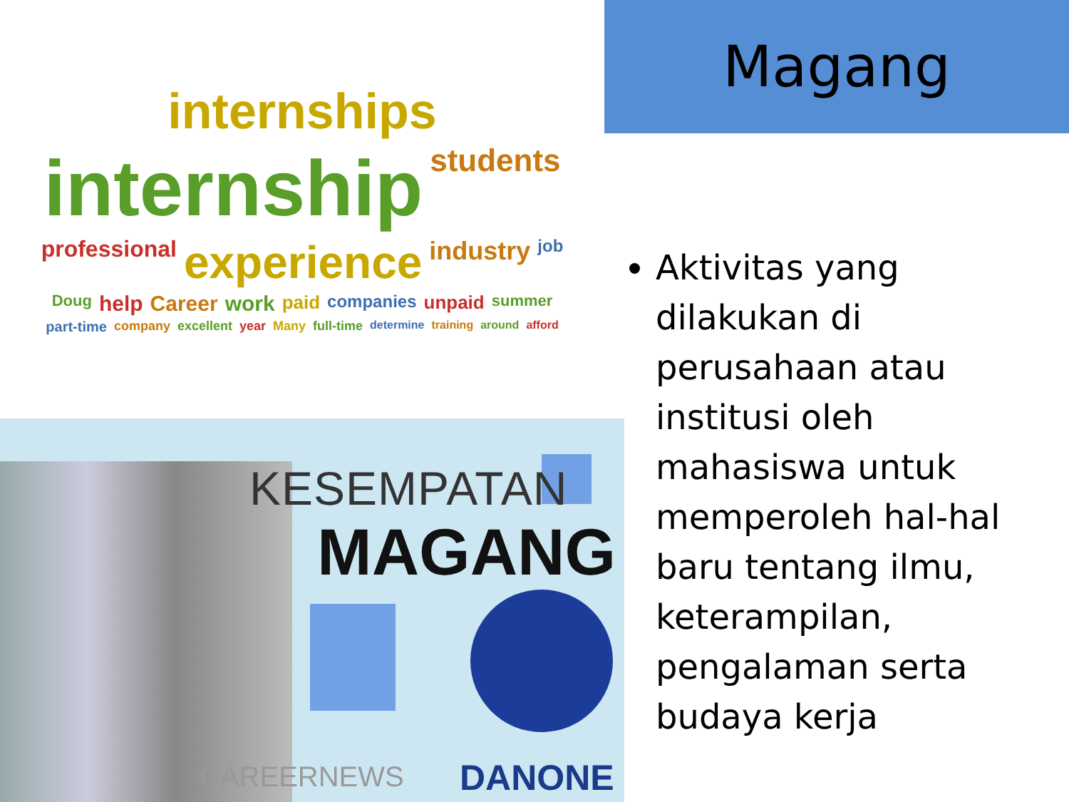internships internship students professional experience industry job Doug help Career work paid companies unpaid summer part-time company excellent year Many full-time determine training around afford
KESEMPATAN
MAGANG
CAREERNEWS DANONE
Magang
Aktivitas yang dilakukan di perusahaan atau institusi oleh mahasiswa untuk memperoleh hal-hal baru tentang ilmu, keterampilan, pengalaman serta budaya kerja